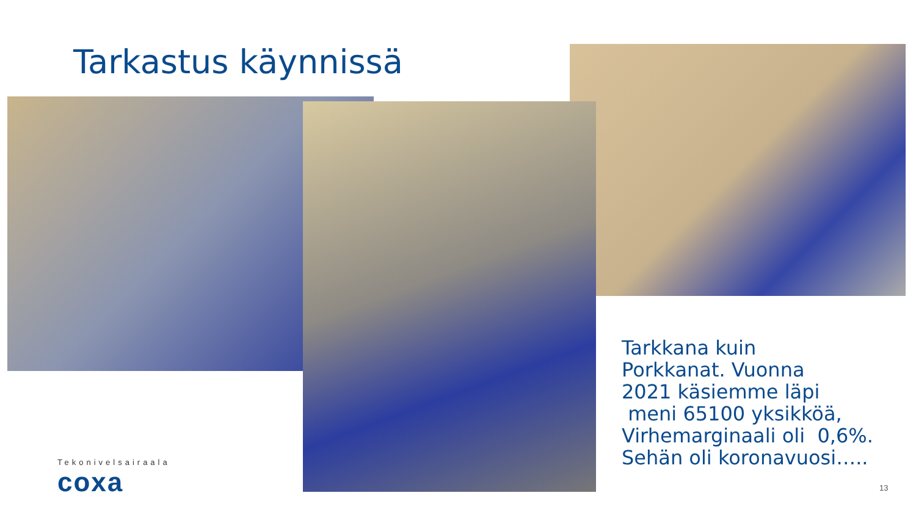Tarkastus käynnissä
Tarkkana kuin
Porkkanat. Vuonna
2021 käsiemme läpi
meni 65100 yksikköä,
Virhemarginaali oli 0,6%.
Sehän oli koronavuosi…..
Tekonivelsairaala
coxa
13